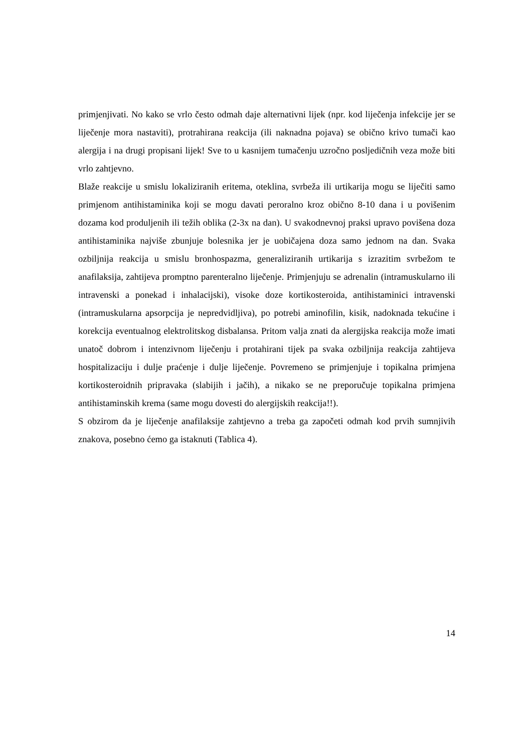primjenjivati. No kako se vrlo često odmah daje alternativni lijek (npr. kod liječenja infekcije jer se liječenje mora nastaviti), protrahirana reakcija (ili naknadna pojava) se obično krivo tumači kao alergija i na drugi propisani lijek! Sve to u kasnijem tumačenju uzročno posljedičnih veza može biti vrlo zahtjevno.
Blaže reakcije u smislu lokaliziranih eritema, oteklina, svrbeža ili urtikarija mogu se liječiti samo primjenom antihistaminika koji se mogu davati peroralno kroz obično 8-10 dana i u povišenim dozama kod produljenih ili težih oblika (2-3x na dan). U svakodnevnoj praksi upravo povišena doza antihistaminika najviše zbunjuje bolesnika jer je uobičajena doza samo jednom na dan. Svaka ozbiljnija reakcija u smislu bronhospazma, generaliziranih urtikarija s izrazitim svrbežom te anafilaksija, zahtijeva promptno parenteralno liječenje. Primjenjuju se adrenalin (intramuskularno ili intravenski a ponekad i inhalacijski), visoke doze kortikosteroida, antihistaminici intravenski (intramuskularna apsorpcija je nepredvidljiva), po potrebi aminofilin, kisik, nadoknada tekućine i korekcija eventualnog elektrolitskog disbalansa. Pritom valja znati da alergijska reakcija može imati unatoč dobrom i intenzivnom liječenju i protahirani tijek pa svaka ozbiljnija reakcija zahtijeva hospitalizaciju i dulje praćenje i dulje liječenje. Povremeno se primjenjuje i topikalna primjena kortikosteroidnih pripravaka (slabijih i jačih), a nikako se ne preporučuje topikalna primjena antihistaminskih krema (same mogu dovesti do alergijskih reakcija!!).
S obzirom da je liječenje anafilaksije zahtjevno a treba ga započeti odmah kod prvih sumnjivih znakova, posebno ćemo ga istaknuti (Tablica 4).
14